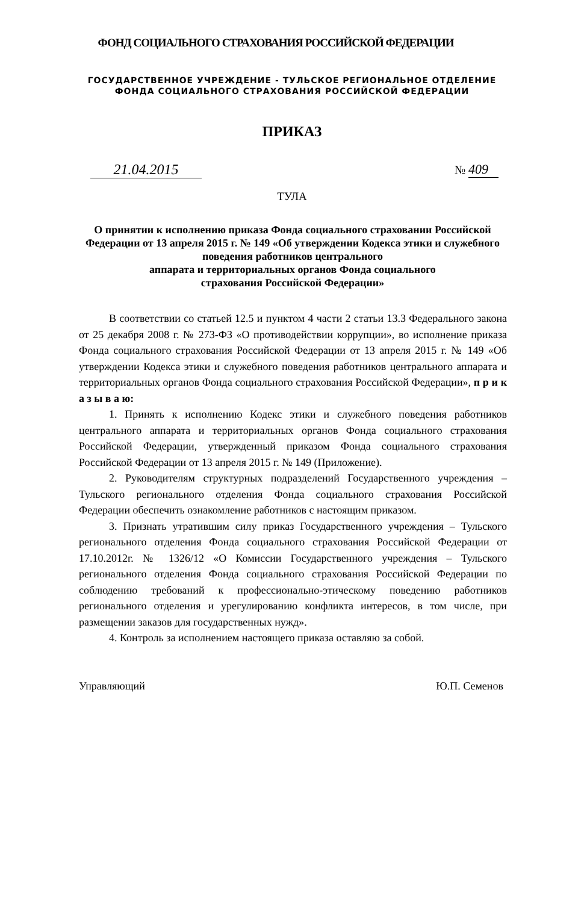ФОНД СОЦИАЛЬНОГО СТРАХОВАНИЯ РОССИЙСКОЙ ФЕДЕРАЦИИ
ГОСУДАРСТВЕННОЕ УЧРЕЖДЕНИЕ - ТУЛЬСКОЕ РЕГИОНАЛЬНОЕ ОТДЕЛЕНИЕ
ФОНДА СОЦИАЛЬНОГО СТРАХОВАНИЯ РОССИЙСКОЙ ФЕДЕРАЦИИ
ПРИКАЗ
21.04.2015 № 409
ТУЛА
О принятии к исполнению приказа Фонда социального страховании Российской Федерации от 13 апреля 2015 г. № 149 «Об утверждении Кодекса этики и служебного поведения работников центрального
аппарата и территориальных органов Фонда социального
страхования Российской Федерации»
В соответствии со статьей 12.5 и пунктом 4 части 2 статьи 13.3 Федерального закона от 25 декабря 2008 г. № 273-ФЗ «О противодействии коррупции», во исполнение приказа Фонда социального страхования Российской Федерации от 13 апреля 2015 г. № 149 «Об утверждении Кодекса этики и служебного поведения работников центрального аппарата и территориальных органов Фонда социального страхования Российской Федерации», п р и к а з ы в а ю:
1. Принять к исполнению Кодекс этики и служебного поведения работников центрального аппарата и территориальных органов Фонда социального страхования Российской Федерации, утвержденный приказом Фонда социального страхования Российской Федерации от 13 апреля 2015 г. № 149 (Приложение).
2. Руководителям структурных подразделений Государственного учреждения – Тульского регионального отделения Фонда социального страхования Российской Федерации обеспечить ознакомление работников с настоящим приказом.
3. Признать утратившим силу приказ Государственного учреждения – Тульского регионального отделения Фонда социального страхования Российской Федерации от 17.10.2012г. № 1326/12 «О Комиссии Государственного учреждения – Тульского регионального отделения Фонда социального страхования Российской Федерации по соблюдению требований к профессионально-этическому поведению работников регионального отделения и урегулированию конфликта интересов, в том числе, при размещении заказов для государственных нужд».
4. Контроль за исполнением настоящего приказа оставляю за собой.
Управляющий Ю.П. Семенов